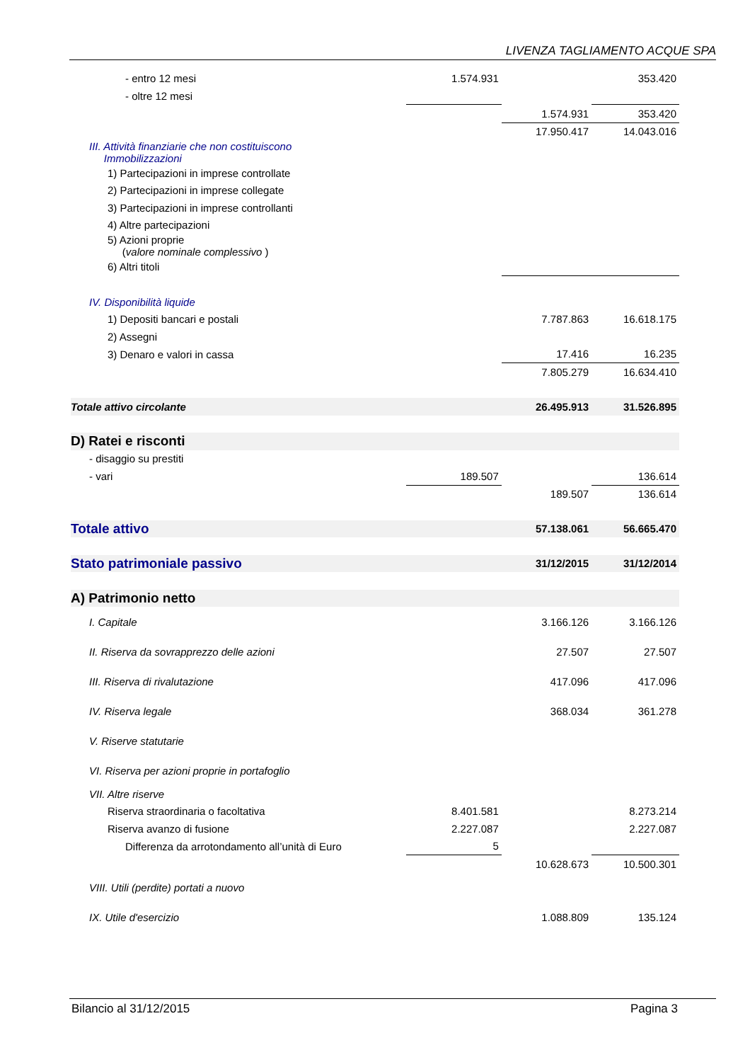LIVENZA TAGLIAMENTO ACQUE SPA
| - entro 12 mesi | 1.574.931 | | 353.420 |
| - oltre 12 mesi | | | |
| | | 1.574.931 | 353.420 |
| | | 17.950.417 | 14.043.016 |
| III. Attività finanziarie che non costituiscono Immobilizzazioni | | | |
| 1) Partecipazioni in imprese controllate | | | |
| 2) Partecipazioni in imprese collegate | | | |
| 3) Partecipazioni in imprese controllanti | | | |
| 4) Altre partecipazioni | | | |
| 5) Azioni proprie ( valore nominale complessivo ) | | | |
| 6) Altri titoli | | | |
| IV. Disponibilità liquide | | | |
| 1) Depositi bancari e postali | | 7.787.863 | 16.618.175 |
| 2) Assegni | | | |
| 3) Denaro e valori in cassa | | 17.416 | 16.235 |
| | | 7.805.279 | 16.634.410 |
| Totale attivo circolante | | 26.495.913 | 31.526.895 |
| D) Ratei e risconti | | | |
| - disaggio su prestiti | | | |
| - vari | 189.507 | | 136.614 |
| | | 189.507 | 136.614 |
| Totale attivo | | 57.138.061 | 56.665.470 |
| Stato patrimoniale passivo | | 31/12/2015 | 31/12/2014 |
| A) Patrimonio netto | | | |
| I. Capitale | | 3.166.126 | 3.166.126 |
| II. Riserva da sovrapprezzo delle azioni | | 27.507 | 27.507 |
| III. Riserva di rivalutazione | | 417.096 | 417.096 |
| IV. Riserva legale | | 368.034 | 361.278 |
| V. Riserve statutarie | | | |
| VI. Riserva per azioni proprie in portafoglio | | | |
| VII. Altre riserve | | | |
| Riserva straordinaria o facoltativa | 8.401.581 | | 8.273.214 |
| Riserva avanzo di fusione | 2.227.087 | | 2.227.087 |
| Differenza da arrotondamento all’unità di Euro | 5 | | |
| | | 10.628.673 | 10.500.301 |
| VIII. Utili (perdite) portati a nuovo | | | |
| IX. Utile d'esercizio | | 1.088.809 | 135.124 |
Bilancio al 31/12/2015 Pagina 3